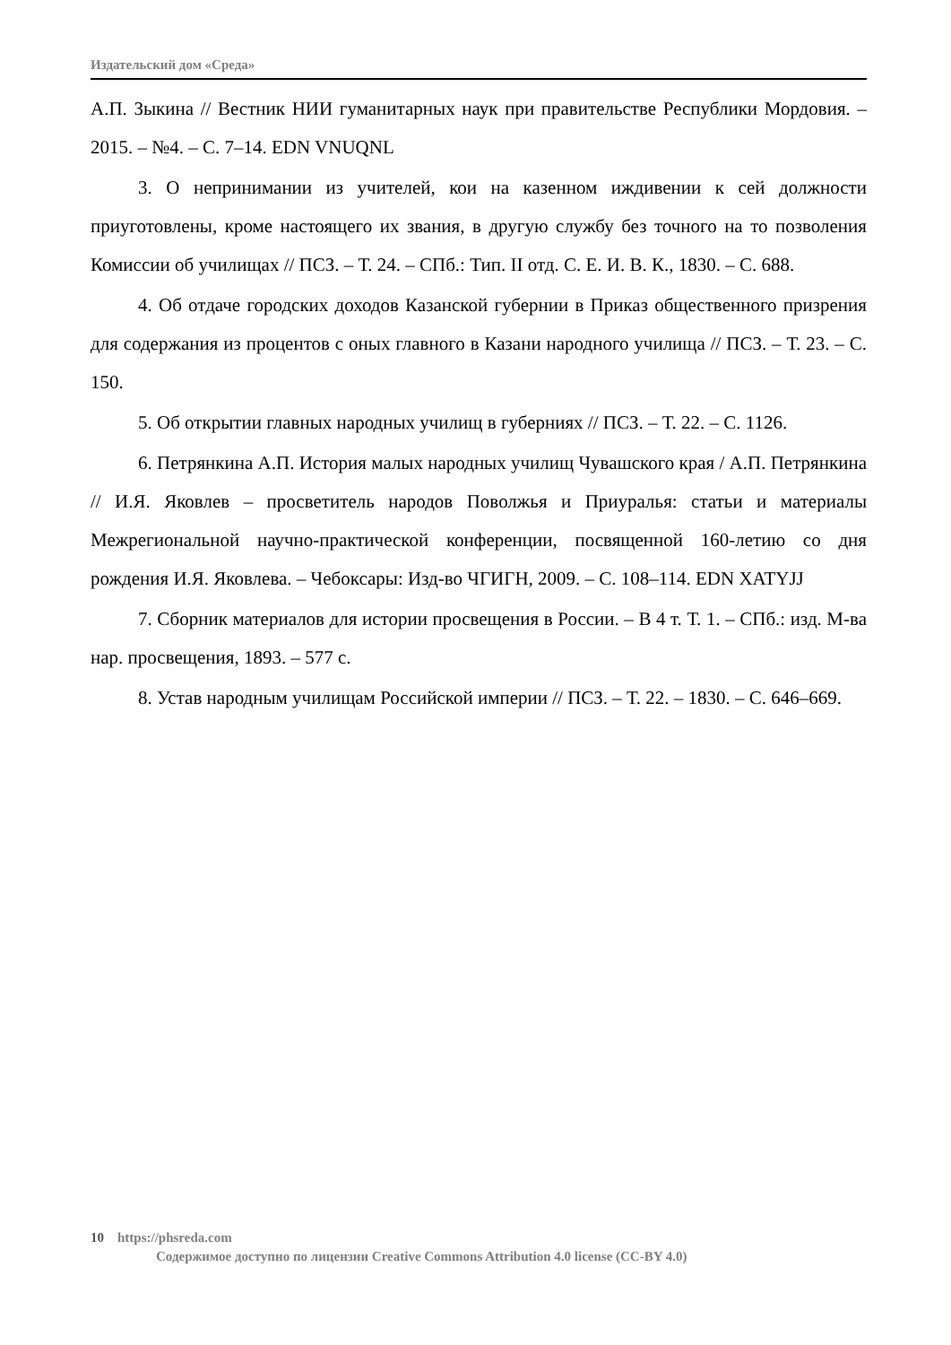Издательский дом «Среда»
А.П. Зыкина // Вестник НИИ гуманитарных наук при правительстве Республики Мордовия. – 2015. – №4. – С. 7–14. EDN VNUQNL
3. О непринимании из учителей, кои на казенном иждивении к сей должности приуготовлены, кроме настоящего их звания, в другую службу без точного на то позволения Комиссии об училищах // ПСЗ. – Т. 24. – СПб.: Тип. II отд. С. Е. И. В. К., 1830. – С. 688.
4. Об отдаче городских доходов Казанской губернии в Приказ общественного призрения для содержания из процентов с оных главного в Казани народного училища // ПСЗ. – Т. 23. – С. 150.
5. Об открытии главных народных училищ в губерниях // ПСЗ. – Т. 22. – С. 1126.
6. Петрянкина А.П. История малых народных училищ Чувашского края / А.П. Петрянкина // И.Я. Яковлев – просветитель народов Поволжья и Приуралья: статьи и материалы Межрегиональной научно-практической конференции, посвященной 160-летию со дня рождения И.Я. Яковлева. – Чебоксары: Изд-во ЧГИГН, 2009. – С. 108–114. EDN XATYJJ
7. Сборник материалов для истории просвещения в России. – В 4 т. Т. 1. – СПб.: изд. М-ва нар. просвещения, 1893. – 577 с.
8. Устав народным училищам Российской империи // ПСЗ. – Т. 22. – 1830. – С. 646–669.
10 https://phsreda.com
Содержимое доступно по лицензии Creative Commons Attribution 4.0 license (CC-BY 4.0)